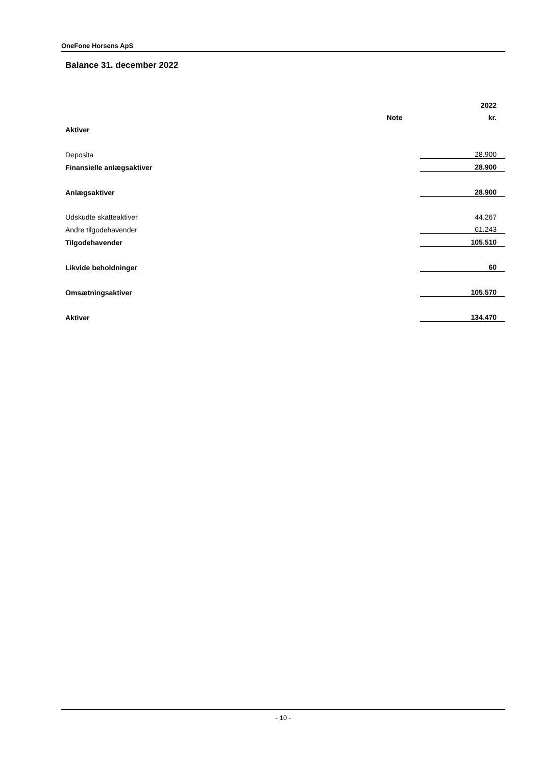OneFone Horsens ApS
Balance 31. december 2022
| | | 2022 |
| | Note | kr. |
| Aktiver | | |
| Deposita | | 28.900 |
| Finansielle anlægsaktiver | | 28.900 |
| Anlægsaktiver | | 28.900 |
| Udskudte skatteaktiver | | 44.267 |
| Andre tilgodehavender | | 61.243 |
| Tilgodehavender | | 105.510 |
| Likvide beholdninger | | 60 |
| Omsætningsaktiver | | 105.570 |
| Aktiver | | 134.470 |
- 10 -